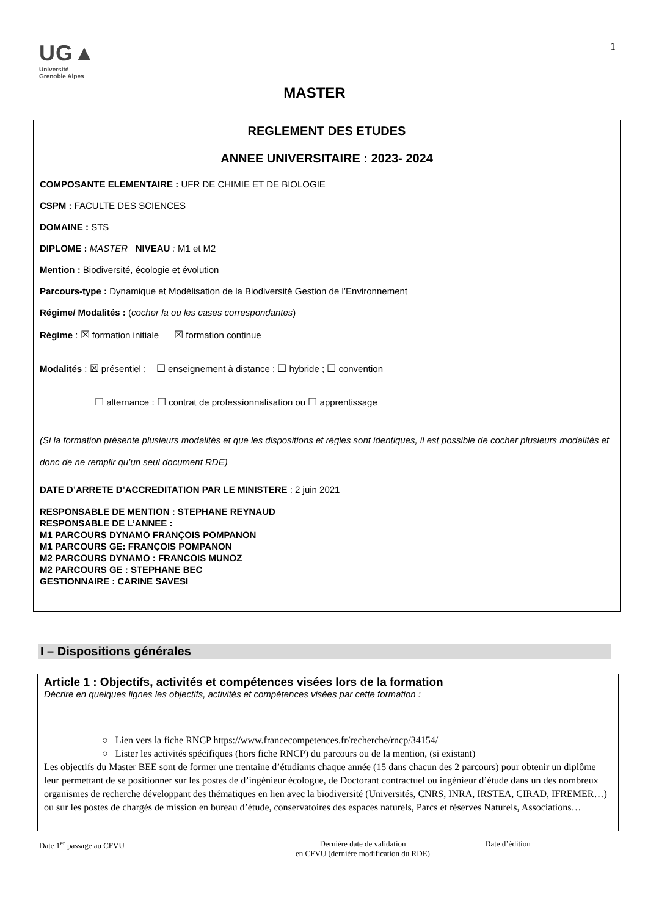UG▲
Université
Grenoble Alpes
1
MASTER
REGLEMENT DES ETUDES
ANNEE UNIVERSITAIRE : 2023- 2024
COMPOSANTE ELEMENTAIRE : UFR DE CHIMIE ET DE BIOLOGIE
CSPM : FACULTE DES SCIENCES
DOMAINE : STS
DIPLOME : MASTER NIVEAU : M1 et M2
Mention : Biodiversité, écologie et évolution
Parcours-type : Dynamique et Modélisation de la Biodiversité Gestion de l’Environnement
Régime/ Modalités : (cocher la ou les cases correspondantes)
Régime : ☒ formation initiale ☒ formation continue
Modalités : ☒ présentiel ; ☐ enseignement à distance ; ☐ hybride ; ☐ convention
☐ alternance : ☐ contrat de professionnalisation ou ☐ apprentissage
(Si la formation présente plusieurs modalités et que les dispositions et règles sont identiques, il est possible de cocher plusieurs modalités et donc de ne remplir qu’un seul document RDE)
DATE D’ARRETE D’ACCREDITATION PAR LE MINISTERE : 2 juin 2021
RESPONSABLE DE MENTION : STEPHANE REYNAUD
RESPONSABLE DE L’ANNEE :
M1 PARCOURS DYNAMO FRANÇOIS POMPANON
M1 PARCOURS GE: FRANÇOIS POMPANON
M2 PARCOURS DYNAMO : FRANCOIS MUNOZ
M2 PARCOURS GE : STEPHANE BEC
GESTIONNAIRE : CARINE SAVESI
I – Dispositions générales
Article 1 : Objectifs, activités et compétences visées lors de la formation
Décrire en quelques lignes les objectifs, activités et compétences visées par cette formation :
○ Lien vers la fiche RNCP https://www.francecompetences.fr/recherche/rncp/34154/
○ Lister les activités spécifiques (hors fiche RNCP) du parcours ou de la mention, (si existant)
Les objectifs du Master BEE sont de former une trentaine d’étudiants chaque année (15 dans chacun des 2 parcours) pour obtenir un diplôme leur permettant de se positionner sur les postes de d’ingénieur écologue, de Doctorant contractuel ou ingénieur d’étude dans un des nombreux organismes de recherche développant des thématiques en lien avec la biodiversité (Universités, CNRS, INRA, IRSTEA, CIRAD, IFREMER…) ou sur les postes de chargés de mission en bureau d’étude, conservatoires des espaces naturels, Parcs et réserves Naturels, Associations…
Date 1<sup>er</sup> passage au CFVU Dernière date de validation
en CFVU (dernière modification du RDE)
Date d’édition